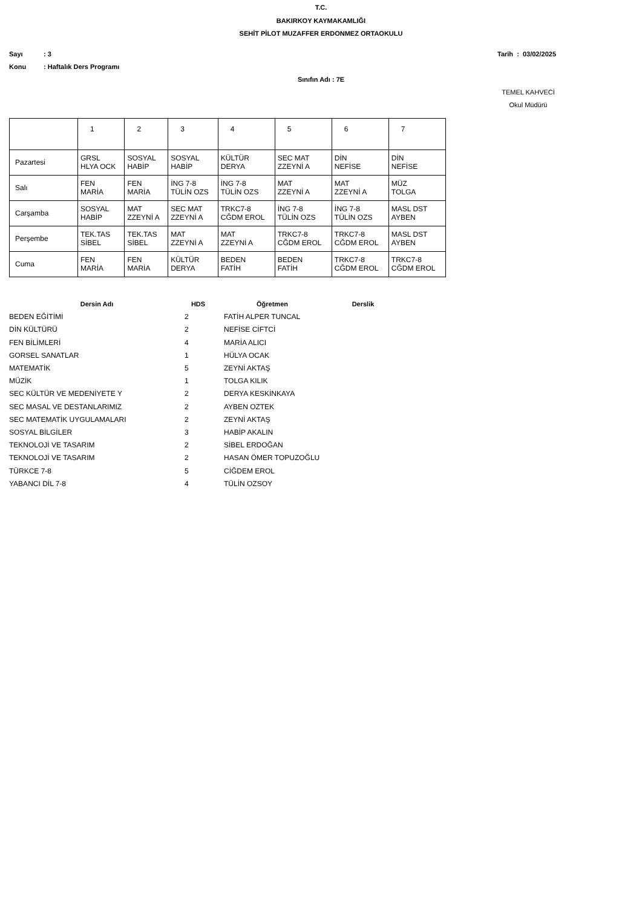T.C.
BAKIRKOY KAYMAKAMLIĞI
SEHİT PİLOT MUZAFFER ERDONMEZ ORTAOKULU
Sayı: 3 Tarih : 03/02/2025
Konu: Haftalık Ders Programı
Sınıfın Adı : 7E
TEMEL KAHVECİ
Okul Müdürü
| | 1 | 2 | 3 | 4 | 5 | 6 | 7 |
| --- | --- | --- | --- | --- | --- | --- | --- |
| Pazartesi | GRSL HLYA OCK | SOSYAL HABİP | SOSYAL HABİP | KÜLTÜR DERYA | SEC MAT ZZEYNİ A | DİN NEFİSE | DİN NEFİSE |
| Salı | FEN MARİA | FEN MARİA | İNG 7-8 TÜLİN OZS | İNG 7-8 TÜLİN OZS | MAT ZZEYNİ A | MAT ZZEYNİ A | MÜZ TOLGA |
| Carşamba | SOSYAL HABİP | MAT ZZEYNİ A | SEC MAT ZZEYNİ A | TRKC7-8 CĞDM EROL | İNG 7-8 TÜLİN OZS | İNG 7-8 TÜLİN OZS | MASL DST AYBEN |
| Perşembe | TEK.TAS SİBEL | TEK.TAS SİBEL | MAT ZZEYNİ A | MAT ZZEYNİ A | TRKC7-8 CĞDM EROL | TRKC7-8 CĞDM EROL | MASL DST AYBEN |
| Cuma | FEN MARİA | FEN MARİA | KÜLTÜR DERYA | BEDEN FATİH | BEDEN FATİH | TRKC7-8 CĞDM EROL | TRKC7-8 CĞDM EROL |
| Dersin Adı | HDS | Öğretmen | Derslik |
| --- | --- | --- | --- |
| BEDEN EĞİTİMİ | 2 | FATİH ALPER TUNCAL | |
| DİN KÜLTÜRÜ | 2 | NEFİSE CİFTCİ | |
| FEN BİLİMLERİ | 4 | MARİA ALICI | |
| GORSEL SANATLAR | 1 | HÜLYA OCAK | |
| MATEMATİK | 5 | ZEYNİ AKTAŞ | |
| MÜZİK | 1 | TOLGA KILIK | |
| SEC KÜLTÜR VE MEDENİYETE Y | 2 | DERYA KESKİNKAYA | |
| SEC MASAL VE DESTANLARIMIZ | 2 | AYBEN OZTEK | |
| SEC MATEMATİK UYGULAMALARI | 2 | ZEYNİ AKTAŞ | |
| SOSYAL BİLGİLER | 3 | HABİP AKALIN | |
| TEKNOLOJİ VE TASARIM | 2 | SİBEL ERDOĞAN | |
| TEKNOLOJİ VE TASARIM | 2 | HASAN ÖMER TOPUZOĞLU | |
| TÜRKCE 7-8 | 5 | CİĞDEM EROL | |
| YABANCI DİL 7-8 | 4 | TÜLİN OZSOY | |